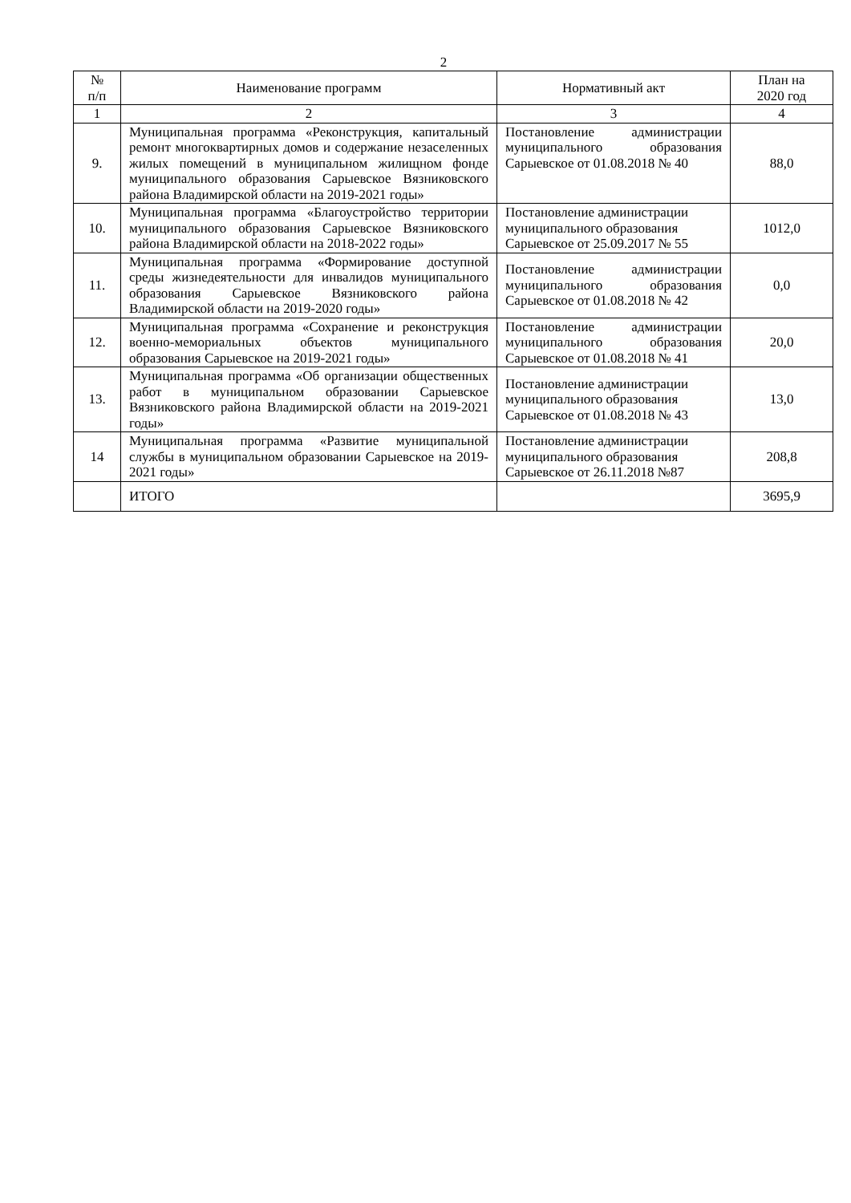2
| № п/п | Наименование программ | Нормативный акт | План на 2020 год |
| --- | --- | --- | --- |
| 1 | 2 | 3 | 4 |
| 9. | Муниципальная программа «Реконструкция, капитальный ремонт многоквартирных домов и содержание незаселенных жилых помещений в муниципальном жилищном фонде муниципального образования Сарыевское Вязниковского района Владимирской области на 2019-2021 годы» | Постановление администрации муниципального образования Сарыевское от 01.08.2018 № 40 | 88,0 |
| 10. | Муниципальная программа «Благоустройство территории муниципального образования Сарыевское Вязниковского района Владимирской области на 2018-2022 годы» | Постановление администрации муниципального образования Сарыевское от 25.09.2017 № 55 | 1012,0 |
| 11. | Муниципальная программа «Формирование доступной среды жизнедеятельности для инвалидов муниципального образования Сарыевское Вязниковского района Владимирской области на 2019-2020 годы» | Постановление администрации муниципального образования Сарыевское от 01.08.2018 № 42 | 0,0 |
| 12. | Муниципальная программа «Сохранение и реконструкция военно-мемориальных объектов муниципального образования Сарыевское на 2019-2021 годы» | Постановление администрации муниципального образования Сарыевское от 01.08.2018 № 41 | 20,0 |
| 13. | Муниципальная программа «Об организации общественных работ в муниципальном образовании Сарыевское Вязниковского района Владимирской области на 2019-2021 годы» | Постановление администрации муниципального образования Сарыевское от 01.08.2018 № 43 | 13,0 |
| 14 | Муниципальная программа «Развитие муниципальной службы в муниципальном образовании Сарыевское на 2019-2021 годы» | Постановление администрации муниципального образования Сарыевское от 26.11.2018 №87 | 208,8 |
| | ИТОГО | | 3695,9 |